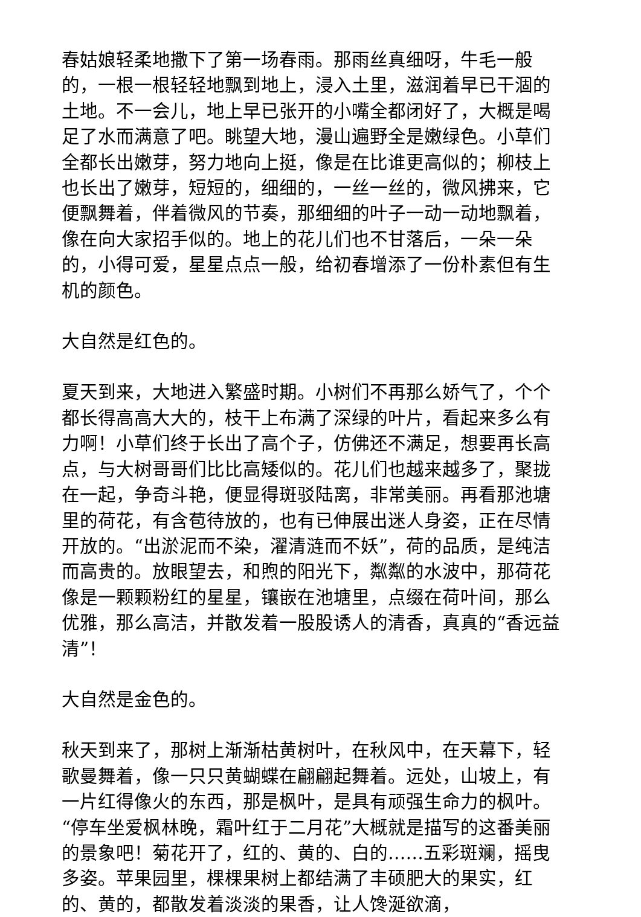春姑娘轻柔地撒下了第一场春雨。那雨丝真细呀，牛毛一般的，一根一根轻轻地飘到地上，浸入土里，滋润着早已干涸的土地。不一会儿，地上早已张开的小嘴全都闭好了，大概是喝足了水而满意了吧。眺望大地，漫山遍野全是嫩绿色。小草们全都长出嫩芽，努力地向上挺，像是在比谁更高似的；柳枝上也长出了嫩芽，短短的，细细的，一丝一丝的，微风拂来，它便飘舞着，伴着微风的节奏，那细细的叶子一动一动地飘着，像在向大家招手似的。地上的花儿们也不甘落后，一朵一朵的，小得可爱，星星点点一般，给初春增添了一份朴素但有生机的颜色。
大自然是红色的。
夏天到来，大地进入繁盛时期。小树们不再那么娇气了，个个都长得高高大大的，枝干上布满了深绿的叶片，看起来多么有力啊！小草们终于长出了高个子，仿佛还不满足，想要再长高点，与大树哥哥们比比高矮似的。花儿们也越来越多了，聚拢在一起，争奇斗艳，便显得斑驳陆离，非常美丽。再看那池塘里的荷花，有含苞待放的，也有已伸展出迷人身姿，正在尽情开放的。“出淤泥而不染，濯清涟而不妖”，荷的品质，是纯洁而高贵的。放眼望去，和煦的阳光下，粼粼的水波中，那荷花像是一颗颗粉红的星星，镶嵌在池塘里，点缀在荷叶间，那么优雅，那么高洁，并散发着一股股诱人的清香，真真的“香远益清”！
大自然是金色的。
秋天到来了，那树上渐渐枯黄树叶，在秋风中，在天幕下，轻歌曼舞着，像一只只黄蝴蝶在翩翩起舞着。远处，山坡上，有一片红得像火的东西，那是枫叶，是具有顽强生命力的枫叶。“停车坐爱枫林晚，霜叶红于二月花”大概就是描写的这番美丽的景象吧！菊花开了，红的、黄的、白的……五彩斑斓，摇曳多姿。苹果园里，棵棵果树上都结满了丰硕肥大的果实，红的、黄的，都散发着淡淡的果香，让人馋涎欲滴，